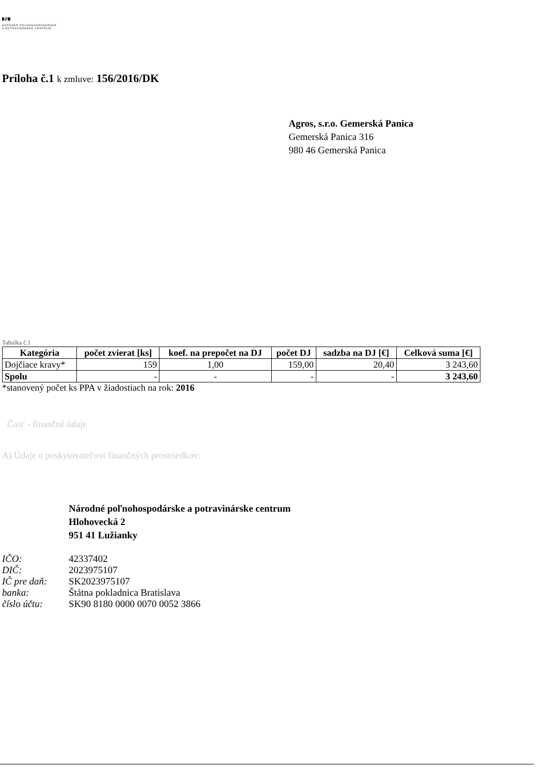N
NÁRODNÉ POĽNOHOSPODÁRSKE
A POTRAVINÁRSKE CENTRUM
Príloha č.1 k zmluve: 156/2016/DK
Agros, s.r.o. Gemerská Panica
Gemerská Panica 316
980 46 Gemerská Panica
Tabulka č.1
| Kategória | počet zvierat [ks] | koef. na prepočet na DJ | počet DJ | sadzba na DJ [€] | Celková suma [€] |
| --- | --- | --- | --- | --- | --- |
| Dojčiace kravy* | 159 | 1,00 | 159,00 | 20,40 | 3 243,60 |
| Spolu | - | - | - | - | 3 243,60 |
*stanovený počet ks PPA v žiadostiach na rok: 2016
Časť - finančné údaje
A) Údaje o poskytovateľovi finančných prostriedkov:
Národné poľnohospodárske a potravinárske centrum
Hlohovecká 2
951 41 Lužianky
| IČO: | 42337402 |
| DIČ: | 2023975107 |
| IČ pre daň: | SK2023975107 |
| banka: | Štátna pokladnica Bratislava |
| číslo účtu: | SK90 8180 0000 0070 0052 3866 |